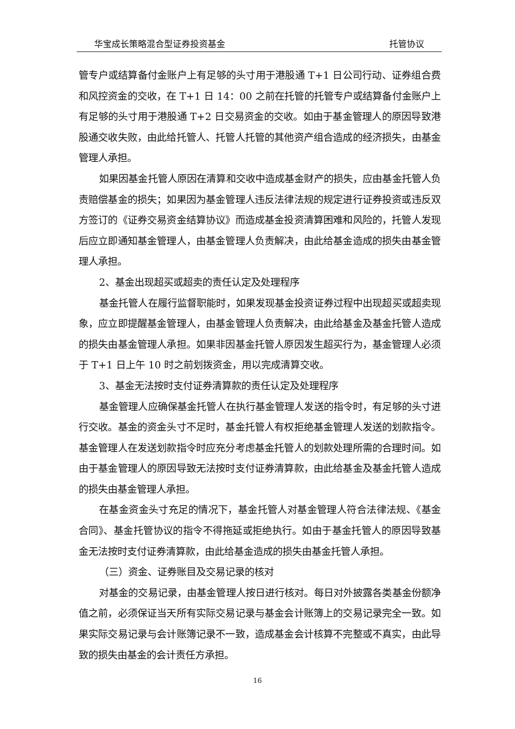华宝成长策略混合型证券投资基金 托管协议
管专户或结算备付金账户上有足够的头寸用于港股通 T+1 日公司行动、证券组合费和风控资金的交收，在 T+1 日 14：00 之前在托管的托管专户或结算备付金账户上有足够的头寸用于港股通 T+2 日交易资金的交收。如由于基金管理人的原因导致港股通交收失败，由此给托管人、托管人托管的其他资产组合造成的经济损失，由基金管理人承担。
如果因基金托管人原因在清算和交收中造成基金财产的损失，应由基金托管人负责赔偿基金的损失；如果因为基金管理人违反法律法规的规定进行证券投资或违反双方签订的《证券交易资金结算协议》而造成基金投资清算困难和风险的，托管人发现后应立即通知基金管理人，由基金管理人负责解决，由此给基金造成的损失由基金管理人承担。
2、基金出现超买或超卖的责任认定及处理程序
基金托管人在履行监督职能时，如果发现基金投资证券过程中出现超买或超卖现象，应立即提醒基金管理人，由基金管理人负责解决，由此给基金及基金托管人造成的损失由基金管理人承担。如果非因基金托管人原因发生超买行为，基金管理人必须于 T+1 日上午 10 时之前划拨资金，用以完成清算交收。
3、基金无法按时支付证券清算款的责任认定及处理程序
基金管理人应确保基金托管人在执行基金管理人发送的指令时，有足够的头寸进行交收。基金的资金头寸不足时，基金托管人有权拒绝基金管理人发送的划款指令。基金管理人在发送划款指令时应充分考虑基金托管人的划款处理所需的合理时间。如由于基金管理人的原因导致无法按时支付证券清算款，由此给基金及基金托管人造成的损失由基金管理人承担。
在基金资金头寸充足的情况下，基金托管人对基金管理人符合法律法规、《基金合同》、基金托管协议的指令不得拖延或拒绝执行。如由于基金托管人的原因导致基金无法按时支付证券清算款，由此给基金造成的损失由基金托管人承担。
（三）资金、证券账目及交易记录的核对
对基金的交易记录，由基金管理人按日进行核对。每日对外披露各类基金份额净值之前，必须保证当天所有实际交易记录与基金会计账簿上的交易记录完全一致。如果实际交易记录与会计账簿记录不一致，造成基金会计核算不完整或不真实，由此导致的损失由基金的会计责任方承担。
16